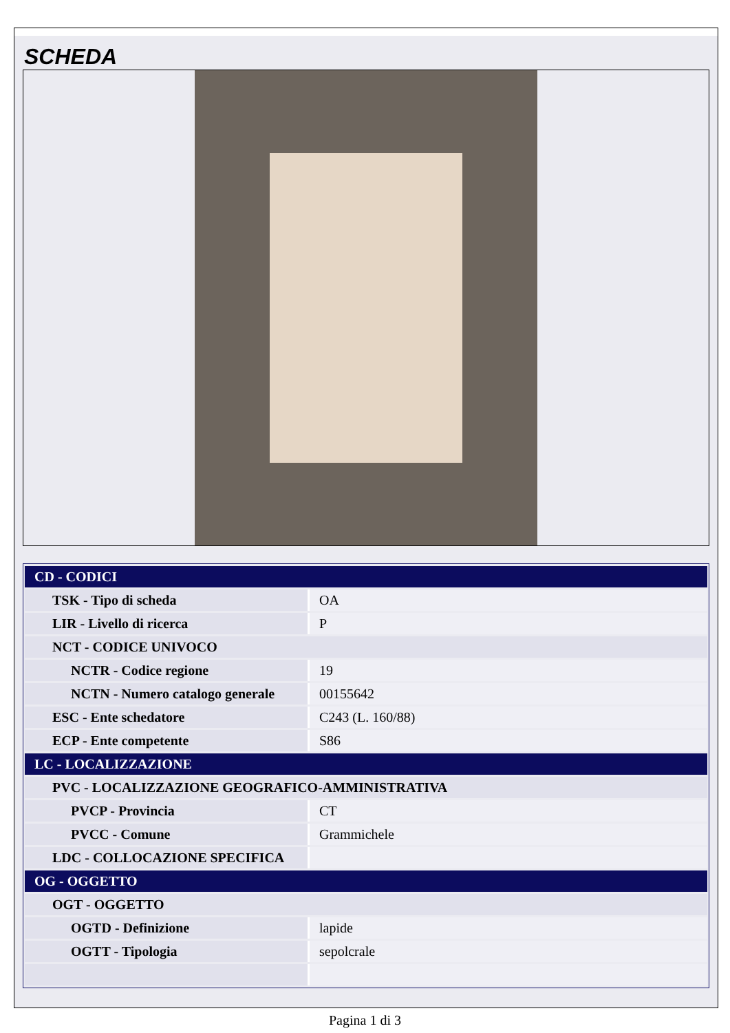SCHEDA
| CD - CODICI | |
| TSK - Tipo di scheda | OA |
| LIR - Livello di ricerca | P |
| NCT - CODICE UNIVOCO | |
| NCTR - Codice regione | 19 |
| NCTN - Numero catalogo generale | 00155642 |
| ESC - Ente schedatore | C243 (L. 160/88) |
| ECP - Ente competente | S86 |
| LC - LOCALIZZAZIONE | |
| PVC - LOCALIZZAZIONE GEOGRAFICO-AMMINISTRATIVA | |
| PVCP - Provincia | CT |
| PVCC - Comune | Grammichele |
| LDC - COLLOCAZIONE SPECIFICA | |
| OG - OGGETTO | |
| OGT - OGGETTO | |
| OGTD - Definizione | lapide |
| OGTT - Tipologia | sepolcrale |
Pagina 1 di 3